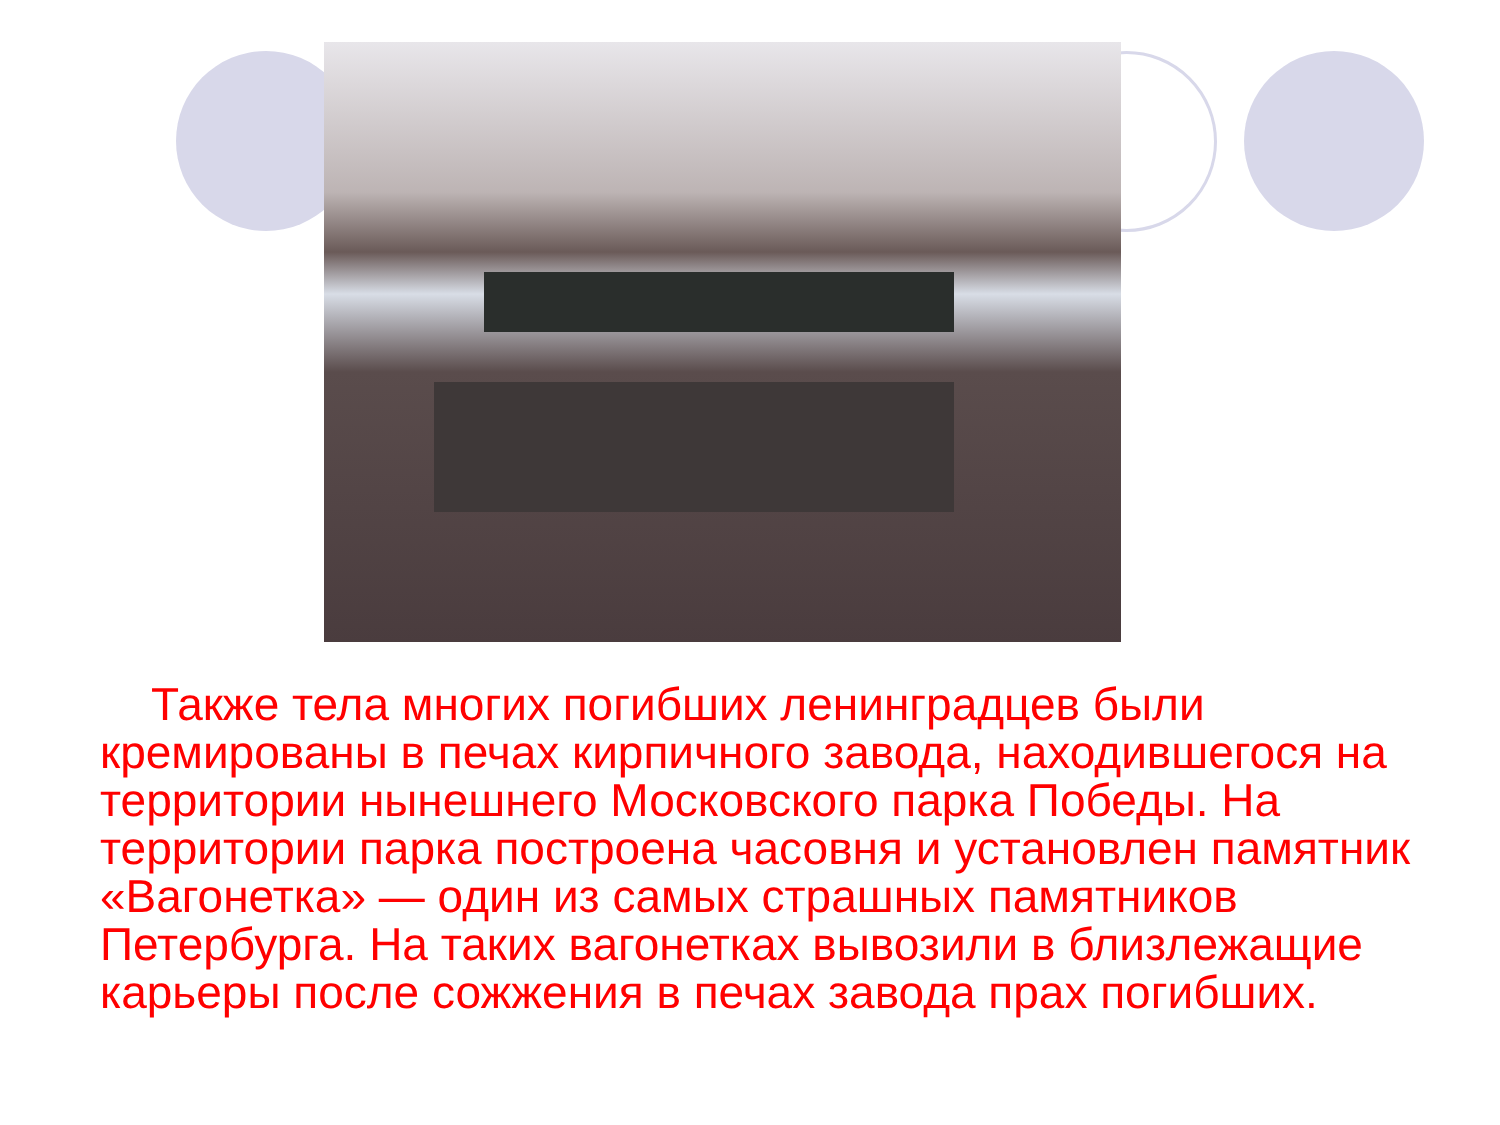Также тела многих погибших ленинградцев были кремированы в печах кирпичного завода, находившегося на территории нынешнего Московского парка Победы. На территории парка построена часовня и установлен памятник «Вагонетка» — один из самых страшных памятников Петербурга. На таких вагонетках вывозили в близлежащие карьеры после сожжения в печах завода прах погибших.